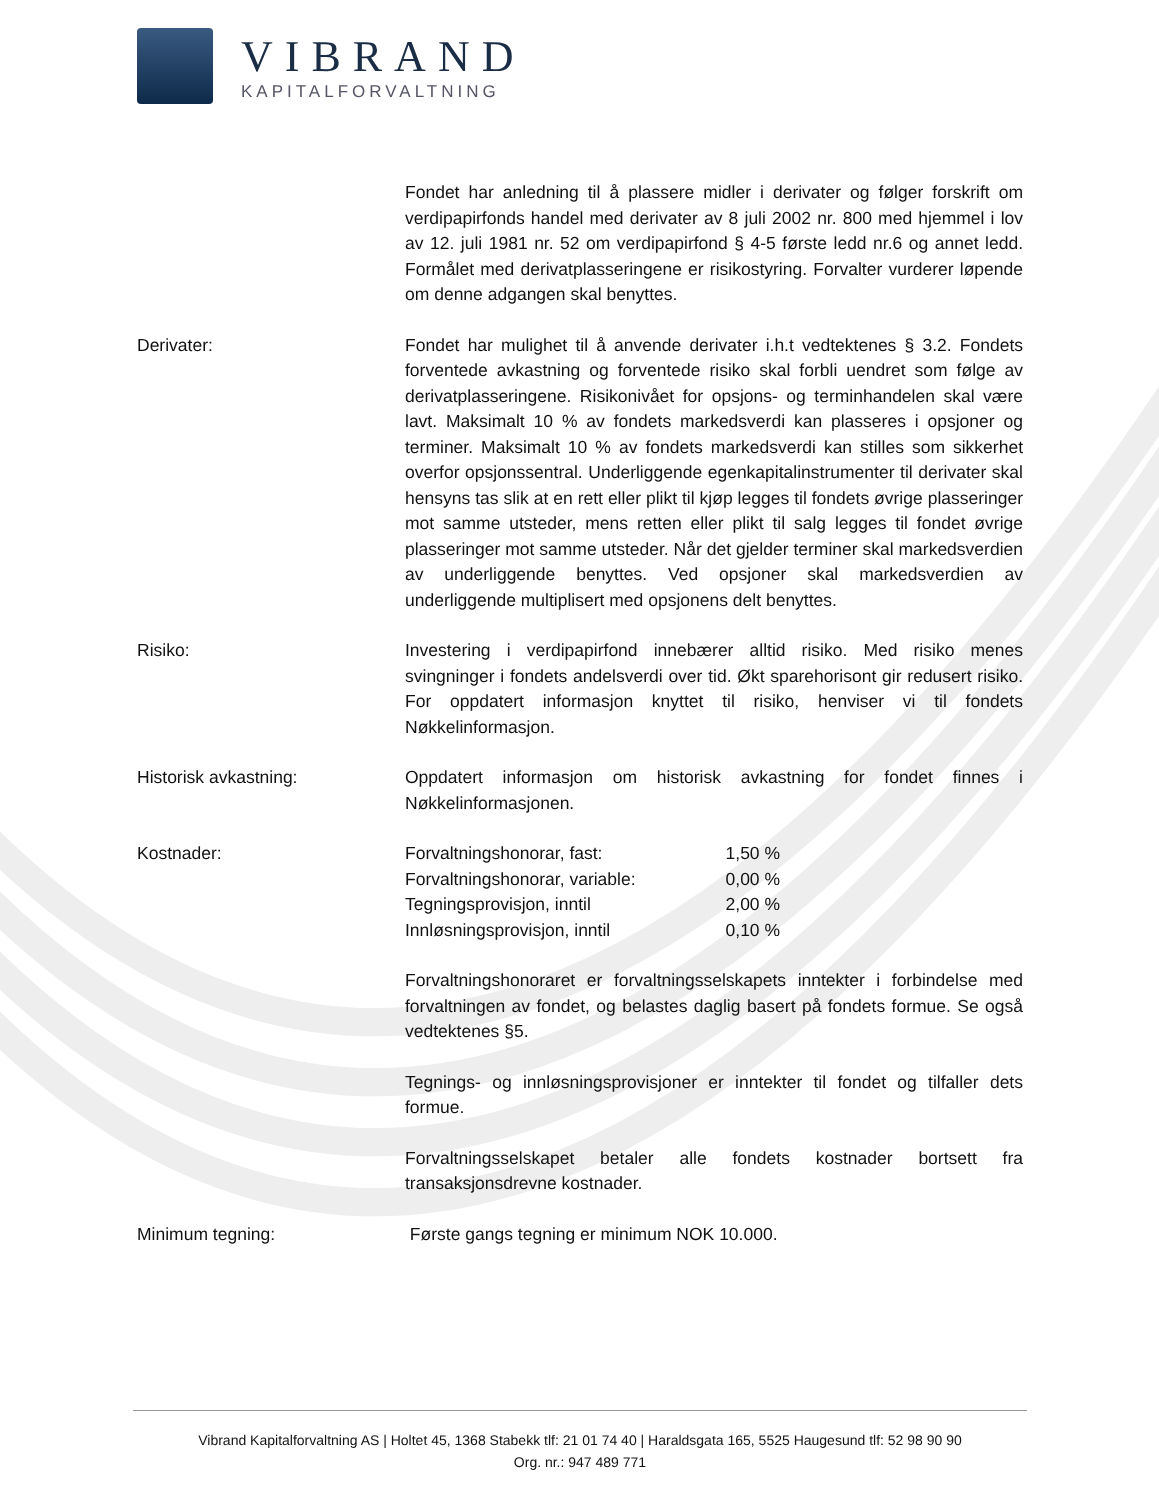VIBRAND
KAPITALFORVALTNING
Fondet har anledning til å plassere midler i derivater og følger forskrift om verdipapirfonds handel med derivater av 8 juli 2002 nr. 800 med hjemmel i lov av 12. juli 1981 nr. 52 om verdipapirfond § 4-5 første ledd nr.6 og annet ledd. Formålet med derivatplasseringene er risikostyring. Forvalter vurderer løpende om denne adgangen skal benyttes.
Derivater: Fondet har mulighet til å anvende derivater i.h.t vedtektenes § 3.2. Fondets forventede avkastning og forventede risiko skal forbli uendret som følge av derivatplasseringene. Risikonivået for opsjons- og terminhandelen skal være lavt. Maksimalt 10 % av fondets markedsverdi kan plasseres i opsjoner og terminer. Maksimalt 10 % av fondets markedsverdi kan stilles som sikkerhet overfor opsjonssentral. Underliggende egenkapitalinstrumenter til derivater skal hensyns tas slik at en rett eller plikt til kjøp legges til fondets øvrige plasseringer mot samme utsteder, mens retten eller plikt til salg legges til fondet øvrige plasseringer mot samme utsteder. Når det gjelder terminer skal markedsverdien av underliggende benyttes. Ved opsjoner skal markedsverdien av underliggende multiplisert med opsjonens delt benyttes.
Risiko: Investering i verdipapirfond innebærer alltid risiko. Med risiko menes svingninger i fondets andelsverdi over tid. Økt sparehorisont gir redusert risiko. For oppdatert informasjon knyttet til risiko, henviser vi til fondets Nøkkelinformasjon.
Historisk avkastning: Oppdatert informasjon om historisk avkastning for fondet finnes i Nøkkelinformasjonen.
Kostnader:
| Forvaltningshonorar, fast: | 1,50 % |
| Forvaltningshonorar, variable: | 0,00 % |
| Tegningsprovisjon, inntil | 2,00 % |
| Innløsningsprovisjon, inntil | 0,10 % |
Forvaltningshonoraret er forvaltningsselskapets inntekter i forbindelse med forvaltningen av fondet, og belastes daglig basert på fondets formue. Se også vedtektenes §5.
Tegnings- og innløsningsprovisjoner er inntekter til fondet og tilfaller dets formue.
Forvaltningsselskapet betaler alle fondets kostnader bortsett fra transaksjonsdrevne kostnader.
Minimum tegning: Første gangs tegning er minimum NOK 10.000.
Vibrand Kapitalforvaltning AS | Holtet 45, 1368 Stabekk tlf: 21 01 74 40 | Haraldsgata 165, 5525 Haugesund tlf: 52 98 90 90
Org. nr.: 947 489 771